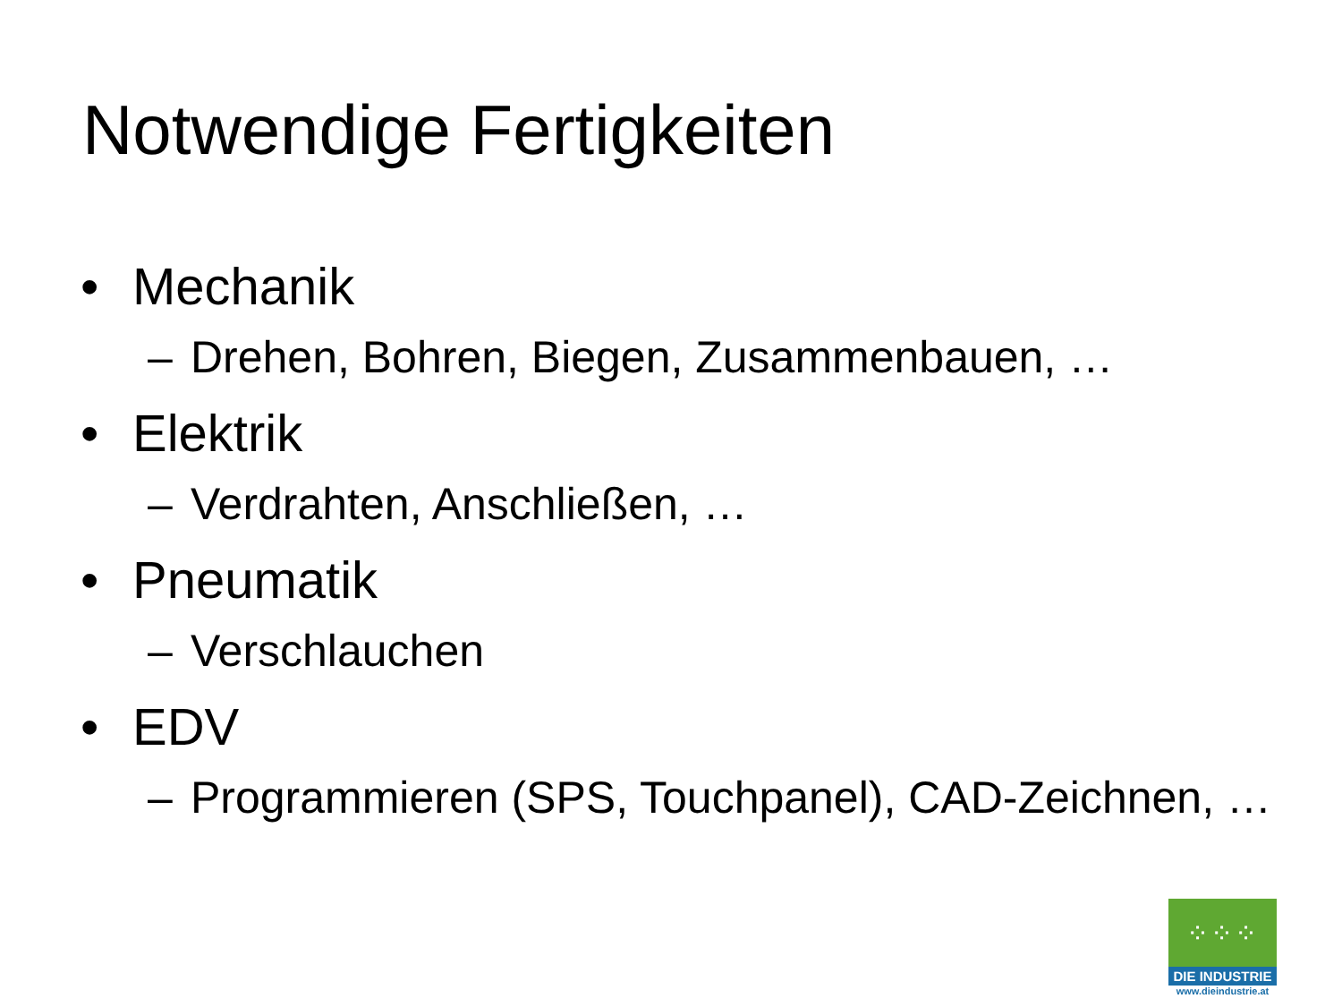Notwendige Fertigkeiten
• Mechanik
– Drehen, Bohren, Biegen, Zusammenbauen, …
• Elektrik
– Verdrahten, Anschließen, …
• Pneumatik
– Verschlauchen
• EDV
– Programmieren (SPS, Touchpanel), CAD-Zeichnen, …
⁘⁘⁘
DIE INDUSTRIE
www.dieindustrie.at